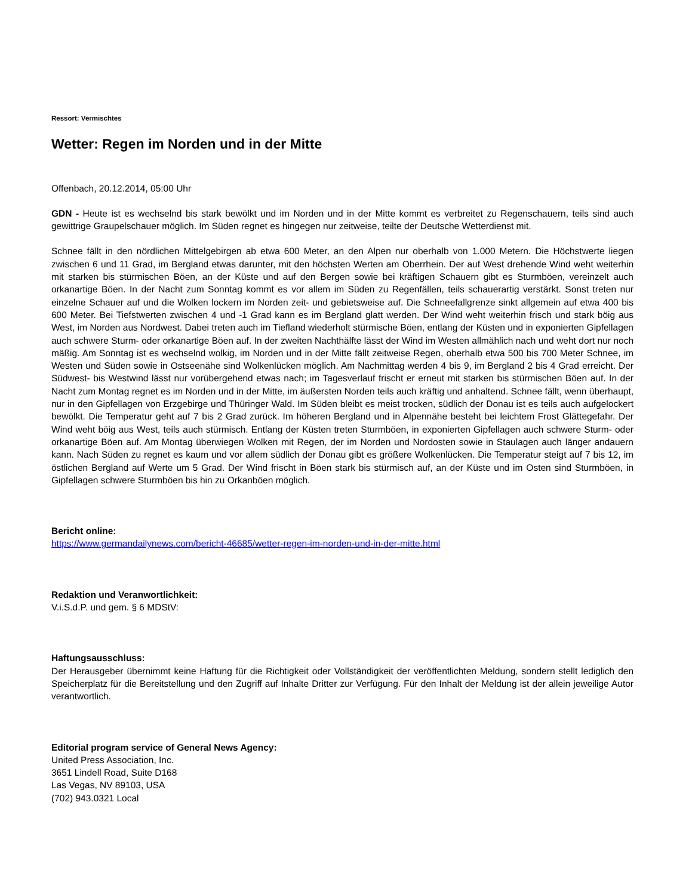Ressort: Vermischtes
Wetter: Regen im Norden und in der Mitte
Offenbach, 20.12.2014, 05:00 Uhr
GDN - Heute ist es wechselnd bis stark bewölkt und im Norden und in der Mitte kommt es verbreitet zu Regenschauern, teils sind auch gewittrige Graupelschauer möglich. Im Süden regnet es hingegen nur zeitweise, teilte der Deutsche Wetterdienst mit.
Schnee fällt in den nördlichen Mittelgebirgen ab etwa 600 Meter, an den Alpen nur oberhalb von 1.000 Metern. Die Höchstwerte liegen zwischen 6 und 11 Grad, im Bergland etwas darunter, mit den höchsten Werten am Oberrhein. Der auf West drehende Wind weht weiterhin mit starken bis stürmischen Böen, an der Küste und auf den Bergen sowie bei kräftigen Schauern gibt es Sturmböen, vereinzelt auch orkanartige Böen. In der Nacht zum Sonntag kommt es vor allem im Süden zu Regenfällen, teils schauerartig verstärkt. Sonst treten nur einzelne Schauer auf und die Wolken lockern im Norden zeit- und gebietsweise auf. Die Schneefallgrenze sinkt allgemein auf etwa 400 bis 600 Meter. Bei Tiefstwerten zwischen 4 und -1 Grad kann es im Bergland glatt werden. Der Wind weht weiterhin frisch und stark böig aus West, im Norden aus Nordwest. Dabei treten auch im Tiefland wiederholt stürmische Böen, entlang der Küsten und in exponierten Gipfellagen auch schwere Sturm- oder orkanartige Böen auf. In der zweiten Nachthälfte lässt der Wind im Westen allmählich nach und weht dort nur noch mäßig. Am Sonntag ist es wechselnd wolkig, im Norden und in der Mitte fällt zeitweise Regen, oberhalb etwa 500 bis 700 Meter Schnee, im Westen und Süden sowie in Ostseenähe sind Wolkenlücken möglich. Am Nachmittag werden 4 bis 9, im Bergland 2 bis 4 Grad erreicht. Der Südwest- bis Westwind lässt nur vorübergehend etwas nach; im Tagesverlauf frischt er erneut mit starken bis stürmischen Böen auf. In der Nacht zum Montag regnet es im Norden und in der Mitte, im äußersten Norden teils auch kräftig und anhaltend. Schnee fällt, wenn überhaupt, nur in den Gipfellagen von Erzgebirge und Thüringer Wald. Im Süden bleibt es meist trocken, südlich der Donau ist es teils auch aufgelockert bewölkt. Die Temperatur geht auf 7 bis 2 Grad zurück. Im höheren Bergland und in Alpennähe besteht bei leichtem Frost Glättegefahr. Der Wind weht böig aus West, teils auch stürmisch. Entlang der Küsten treten Sturmböen, in exponierten Gipfellagen auch schwere Sturm- oder orkanartige Böen auf. Am Montag überwiegen Wolken mit Regen, der im Norden und Nordosten sowie in Staulagen auch länger andauern kann. Nach Süden zu regnet es kaum und vor allem südlich der Donau gibt es größere Wolkenlücken. Die Temperatur steigt auf 7 bis 12, im östlichen Bergland auf Werte um 5 Grad. Der Wind frischt in Böen stark bis stürmisch auf, an der Küste und im Osten sind Sturmböen, in Gipfellagen schwere Sturmböen bis hin zu Orkanböen möglich.
Bericht online:
https://www.germandailynews.com/bericht-46685/wetter-regen-im-norden-und-in-der-mitte.html
Redaktion und Veranwortlichkeit:
V.i.S.d.P. und gem. § 6 MDStV:
Haftungsausschluss:
Der Herausgeber übernimmt keine Haftung für die Richtigkeit oder Vollständigkeit der veröffentlichten Meldung, sondern stellt lediglich den Speicherplatz für die Bereitstellung und den Zugriff auf Inhalte Dritter zur Verfügung. Für den Inhalt der Meldung ist der allein jeweilige Autor verantwortlich.
Editorial program service of General News Agency:
United Press Association, Inc.
3651 Lindell Road, Suite D168
Las Vegas, NV 89103, USA
(702) 943.0321 Local